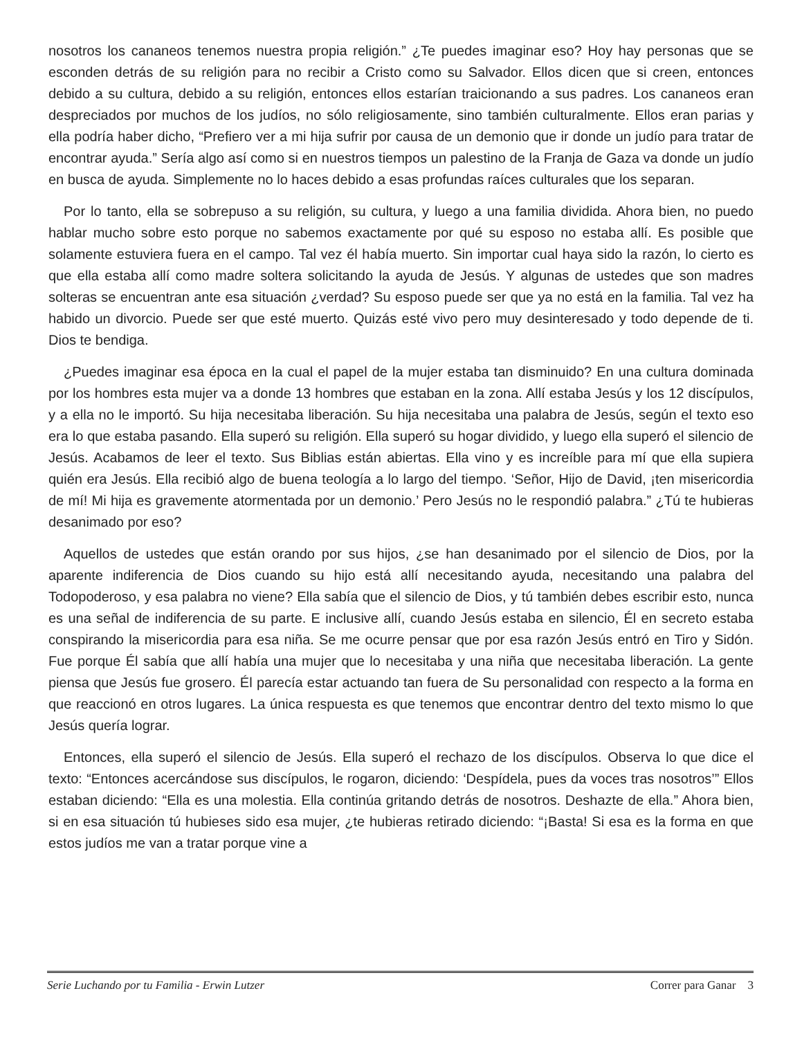nosotros los cananeos tenemos nuestra propia religión.” ¿Te puedes imaginar eso? Hoy hay personas que se esconden detrás de su religión para no recibir a Cristo como su Salvador. Ellos dicen que si creen, entonces debido a su cultura, debido a su religión, entonces ellos estarían traicionando a sus padres. Los cananeos eran despreciados por muchos de los judíos, no sólo religiosamente, sino también culturalmente. Ellos eran parias y ella podría haber dicho, “Prefiero ver a mi hija sufrir por causa de un demonio que ir donde un judío para tratar de encontrar ayuda.” Sería algo así como si en nuestros tiempos un palestino de la Franja de Gaza va donde un judío en busca de ayuda. Simplemente no lo haces debido a esas profundas raíces culturales que los separan.
Por lo tanto, ella se sobrepuso a su religión, su cultura, y luego a una familia dividida. Ahora bien, no puedo hablar mucho sobre esto porque no sabemos exactamente por qué su esposo no estaba allí. Es posible que solamente estuviera fuera en el campo. Tal vez él había muerto. Sin importar cual haya sido la razón, lo cierto es que ella estaba allí como madre soltera solicitando la ayuda de Jesús. Y algunas de ustedes que son madres solteras se encuentran ante esa situación ¿verdad? Su esposo puede ser que ya no está en la familia. Tal vez ha habido un divorcio. Puede ser que esté muerto. Quizás esté vivo pero muy desinteresado y todo depende de ti. Dios te bendiga.
¿Puedes imaginar esa época en la cual el papel de la mujer estaba tan disminuido? En una cultura dominada por los hombres esta mujer va a donde 13 hombres que estaban en la zona. Allí estaba Jesús y los 12 discípulos, y a ella no le importó. Su hija necesitaba liberación. Su hija necesitaba una palabra de Jesús, según el texto eso era lo que estaba pasando. Ella superó su religión. Ella superó su hogar dividido, y luego ella superó el silencio de Jesús. Acabamos de leer el texto. Sus Biblias están abiertas. Ella vino y es increíble para mí que ella supiera quién era Jesús. Ella recibió algo de buena teología a lo largo del tiempo. ‘Señor, Hijo de David, ¡ten misericordia de mí! Mi hija es gravemente atormentada por un demonio.’ Pero Jesús no le respondió palabra.” ¿Tú te hubieras desanimado por eso?
Aquellos de ustedes que están orando por sus hijos, ¿se han desanimado por el silencio de Dios, por la aparente indiferencia de Dios cuando su hijo está allí necesitando ayuda, necesitando una palabra del Todopoderoso, y esa palabra no viene? Ella sabía que el silencio de Dios, y tú también debes escribir esto, nunca es una señal de indiferencia de su parte. E inclusive allí, cuando Jesús estaba en silencio, Él en secreto estaba conspirando la misericordia para esa niña. Se me ocurre pensar que por esa razón Jesús entró en Tiro y Sidón. Fue porque Él sabía que allí había una mujer que lo necesitaba y una niña que necesitaba liberación. La gente piensa que Jesús fue grosero. Él parecía estar actuando tan fuera de Su personalidad con respecto a la forma en que reaccionó en otros lugares. La única respuesta es que tenemos que encontrar dentro del texto mismo lo que Jesús quería lograr.
Entonces, ella superó el silencio de Jesús. Ella superó el rechazo de los discípulos. Observa lo que dice el texto: “Entonces acercándose sus discípulos, le rogaron, diciendo: ‘Despídela, pues da voces tras nosotros’” Ellos estaban diciendo: “Ella es una molestia. Ella continúa gritando detrás de nosotros. Deshazte de ella.” Ahora bien, si en esa situación tú hubieses sido esa mujer, ¿te hubieras retirado diciendo: “¡Basta! Si esa es la forma en que estos judíos me van a tratar porque vine a
Serie Luchando por tu Familia - Erwin Lutzer Correr para Ganar 3